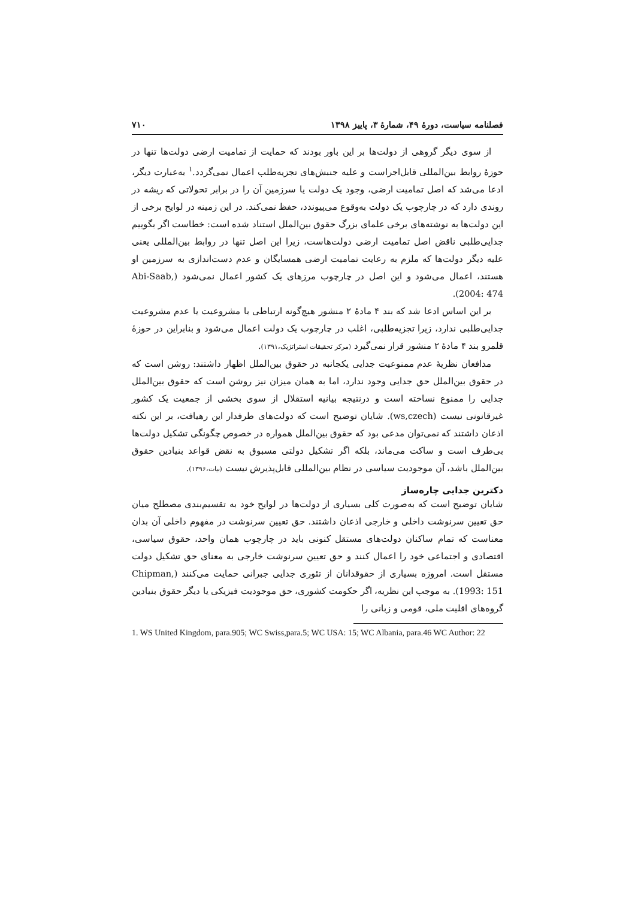فصلنامه سیاست، دورهٔ ۴۹، شمارهٔ ۳، پاییز ۱۳۹۸ ۷۱۰
از سوی دیگر گروهی از دولت‌ها بر این باور بودند که حمایت از تمامیت ارضی دولت‌ها تنها در حوزهٔ روابط بین‌المللی قابل‌اجراست و علیه جنبش‌های تجزیه‌طلب اعمال نمی‌گردد.<sup>۱</sup> به‌عبارت دیگر، ادعا می‌شد که اصل تمامیت ارضی، وجود یک دولت یا سرزمین آن را در برابر تحولاتی که ریشه در روندی دارد که در چارچوب یک دولت به‌وقوع می‌پیوندد، حفظ نمی‌کند. در این زمینه در لوایح برخی از این دولت‌ها به نوشته‌های برخی علمای بزرگ حقوق بین‌الملل استناد شده است: خطاست اگر بگوییم جدایی‌طلبی ناقض اصل تمامیت ارضی دولت‌هاست، زیرا این اصل تنها در روابط بین‌المللی یعنی علیه دیگر دولت‌ها که ملزم به رعایت تمامیت ارضی همسایگان و عدم دست‌اندازی به سرزمین او هستند، اعمال می‌شود و این اصل در چارچوب مرزهای یک کشور اعمال نمی‌شود (Abi-Saab, 2004: 474).
بر این اساس ادعا شد که بند ۴ مادهٔ ۲ منشور هیچ‌گونه ارتباطی با مشروعیت یا عدم مشروعیت جدایی‌طلبی ندارد، زیرا تجزیه‌طلبی، اغلب در چارچوب یک دولت اعمال می‌شود و بنابراین در حوزهٔ قلمرو بند ۴ مادهٔ ۲ منشور قرار نمی‌گیرد (مرکز تحقیقات استراتژیک،۱۳۹۱).
مدافعان نظریهٔ عدم ممنوعیت جدایی یکجانبه در حقوق بین‌الملل اظهار داشتند: روشن است که در حقوق بین‌الملل حق جدایی وجود ندارد، اما به همان میزان نیز روشن است که حقوق بین‌الملل جدایی را ممنوع نساخته است و درنتیجه بیانیه استقلال از سوی بخشی از جمعیت یک کشور غیرقانونی نیست (ws,czech). شایان توضیح است که دولت‌های طرفدار این رهیافت، بر این نکته اذعان داشتند که نمی‌توان مدعی بود که حقوق بین‌الملل همواره در خصوص چگونگی تشکیل دولت‌ها بی‌طرف است و ساکت می‌ماند، بلکه اگر تشکیل دولتی مسبوق به نقض قواعد بنیادین حقوق بین‌الملل باشد، آن موجودیت سیاسی در نظام بین‌المللی قابل‌پذیرش نیست (بیات،۱۳۹۶).
دکترین جدایی چاره‌ساز
شایان توضیح است که به‌صورت کلی بسیاری از دولت‌ها در لوایح خود به تقسیم‌بندی مصطلح میان حق تعیین سرنوشت داخلی و خارجی اذعان داشتند. حق تعیین سرنوشت در مفهوم داخلی آن بدان معناست که تمام ساکنان دولت‌های مستقل کنونی باید در چارچوب همان واحد، حقوق سیاسی، اقتصادی و اجتماعی خود را اعمال کنند و حق تعیین سرنوشت خارجی به معنای حق تشکیل دولت مستقل است. امروزه بسیاری از حقوقدانان از تئوری جدایی جبرانی حمایت می‌کنند (Chipman, 1993: 151). به موجب این نظریه، اگر حکومت کشوری، حق موجودیت فیزیکی یا دیگر حقوق بنیادین گروه‌های اقلیت ملی، قومی و زبانی را
1. WS United Kingdom, para.905; WC Swiss,para.5; WC USA: 15; WC Albania, para.46 WC Author: 22